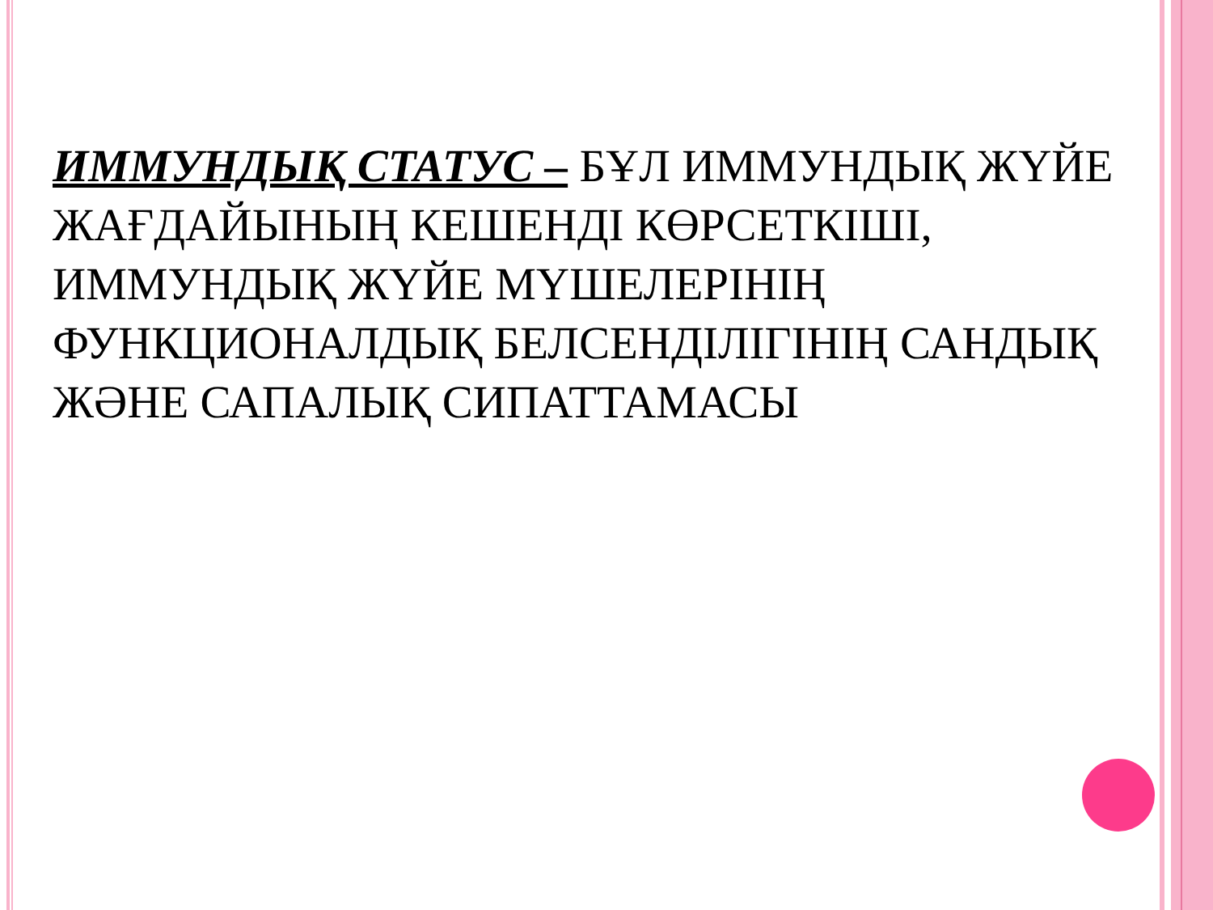ИММУНДЫҚ СТАТУС – БҰЛ ИММУНДЫҚ ЖҮЙЕ ЖАҒДАЙЫНЫҢ КЕШЕНДІ КӨРСЕТКІШІ, ИММУНДЫҚ ЖҮЙЕ МҮШЕЛЕРІНІҢ ФУНКЦИОНАЛДЫҚ БЕЛСЕНДІЛІГІНІҢ САНДЫҚ ЖӘНЕ САПАЛЫҚ СИПАТТАМАСЫ